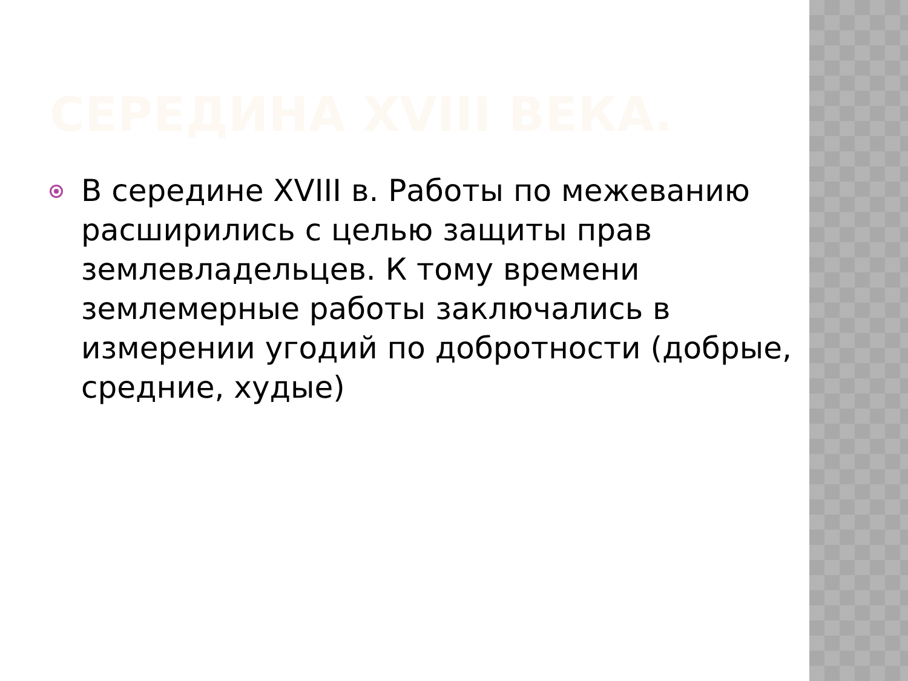СЕРЕДИНА XVIII ВЕКА.
В середине XVIII в. Работы по межеванию расширились с целью защиты прав землевладельцев. К тому времени землемерные работы заключались в измерении угодий по добротности (добрые, средние, худые)